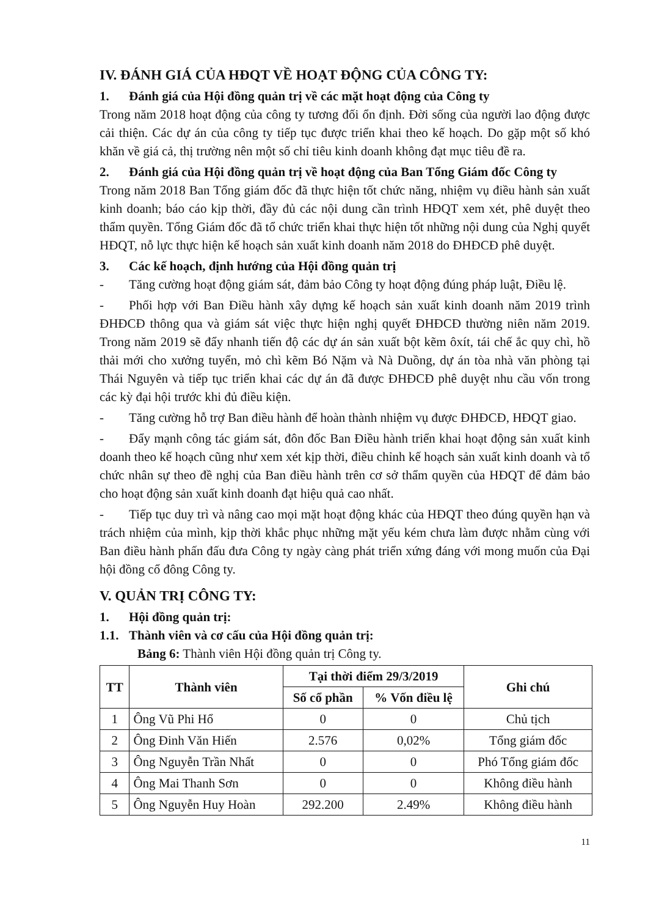IV. ĐÁNH GIÁ CỦA HĐQT VỀ HOẠT ĐỘNG CỦA CÔNG TY:
1. Đánh giá của Hội đồng quản trị về các mặt hoạt động của Công ty
Trong năm 2018 hoạt động của công ty tương đối ổn định. Đời sống của người lao động được cải thiện. Các dự án của công ty tiếp tục được triển khai theo kế hoạch. Do gặp một số khó khăn về giá cả, thị trường nên một số chỉ tiêu kinh doanh không đạt mục tiêu đề ra.
2. Đánh giá của Hội đồng quản trị về hoạt động của Ban Tổng Giám đốc Công ty
Trong năm 2018 Ban Tổng giám đốc đã thực hiện tốt chức năng, nhiệm vụ điều hành sản xuất kinh doanh; báo cáo kịp thời, đầy đủ các nội dung cần trình HĐQT xem xét, phê duyệt theo thẩm quyền. Tổng Giám đốc đã tổ chức triển khai thực hiện tốt những nội dung của Nghị quyết HĐQT, nỗ lực thực hiện kế hoạch sản xuất kinh doanh năm 2018 do ĐHĐCĐ phê duyệt.
3. Các kế hoạch, định hướng của Hội đồng quản trị
- Tăng cường hoạt động giám sát, đảm bảo Công ty hoạt động đúng pháp luật, Điều lệ.
- Phối hợp với Ban Điều hành xây dựng kế hoạch sản xuất kinh doanh năm 2019 trình ĐHĐCĐ thông qua và giám sát việc thực hiện nghị quyết ĐHĐCĐ thường niên năm 2019. Trong năm 2019 sẽ đẩy nhanh tiến độ các dự án sản xuất bột kẽm ôxít, tái chế ắc quy chì, hồ thải mới cho xưởng tuyển, mỏ chì kẽm Bó Nặm và Nà Duồng, dự án tòa nhà văn phòng tại Thái Nguyên và tiếp tục triển khai các dự án đã được ĐHĐCĐ phê duyệt nhu cầu vốn trong các kỳ đại hội trước khi đủ điều kiện.
- Tăng cường hỗ trợ Ban điều hành để hoàn thành nhiệm vụ được ĐHĐCĐ, HĐQT giao.
- Đẩy mạnh công tác giám sát, đôn đốc Ban Điều hành triển khai hoạt động sản xuất kinh doanh theo kế hoạch cũng như xem xét kịp thời, điều chỉnh kế hoạch sản xuất kinh doanh và tổ chức nhân sự theo đề nghị của Ban điều hành trên cơ sở thẩm quyền của HĐQT để đảm bảo cho hoạt động sản xuất kinh doanh đạt hiệu quả cao nhất.
- Tiếp tục duy trì và nâng cao mọi mặt hoạt động khác của HĐQT theo đúng quyền hạn và trách nhiệm của mình, kịp thời khắc phục những mặt yếu kém chưa làm được nhằm cùng với Ban điều hành phấn đấu đưa Công ty ngày càng phát triển xứng đáng với mong muốn của Đại hội đồng cổ đông Công ty.
V. QUẢN TRỊ CÔNG TY:
1. Hội đồng quản trị:
1.1. Thành viên và cơ cấu của Hội đồng quản trị:
Bảng 6: Thành viên Hội đồng quản trị Công ty.
| TT | Thành viên | Tại thời điểm 29/3/2019 | | Ghi chú |
| --- | --- | --- | --- | --- |
| | | Số cổ phần | % Vốn điều lệ | |
| 1 | Ông Vũ Phi Hổ | 0 | 0 | Chủ tịch |
| 2 | Ông Đinh Văn Hiến | 2.576 | 0,02% | Tổng giám đốc |
| 3 | Ông Nguyễn Trần Nhất | 0 | 0 | Phó Tổng giám đốc |
| 4 | Ông Mai Thanh Sơn | 0 | 0 | Không điều hành |
| 5 | Ông Nguyễn Huy Hoàn | 292.200 | 2.49% | Không điều hành |
11